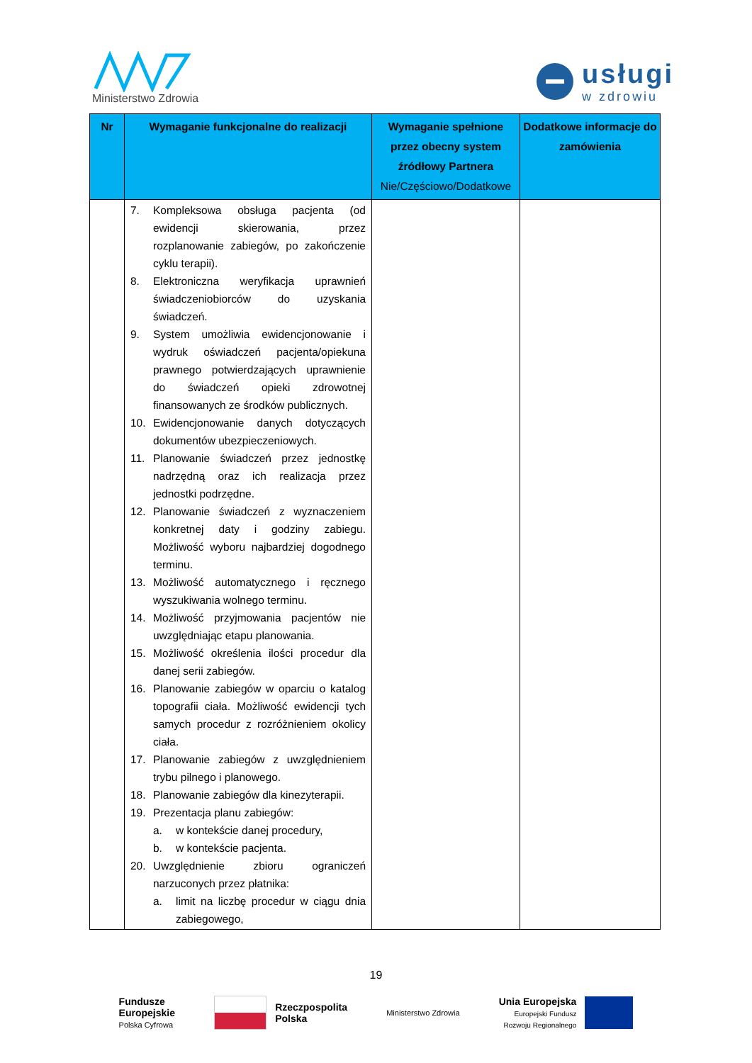Ministerstwo Zdrowia
usługi
w zdrowiu
| Nr | Wymaganie funkcjonalne do realizacji | Wymaganie spełnione przez obecny system źródłowy Partnera Nie/Częściowo/Dodatkowe | Dodatkowe informacje do zamówienia |
| --- | --- | --- | --- |
| | 7. Kompleksowa obsługa pacjenta (od ewidencji skierowania, przez rozplanowanie zabiegów, po zakończenie cyklu terapii). 8. Elektroniczna weryfikacja uprawnień świadczeniobiorców do uzyskania świadczeń. 9. System umożliwia ewidencjonowanie i wydruk oświadczeń pacjenta/opiekuna prawnego potwierdzających uprawnienie do świadczeń opieki zdrowotnej finansowanych ze środków publicznych. 10. Ewidencjonowanie danych dotyczących dokumentów ubezpieczeniowych. 11. Planowanie świadczeń przez jednostkę nadrzędną oraz ich realizacja przez jednostki podrzędne. 12. Planowanie świadczeń z wyznaczeniem konkretnej daty i godziny zabiegu. Możliwość wyboru najbardziej dogodnego terminu. 13. Możliwość automatycznego i ręcznego wyszukiwania wolnego terminu. 14. Możliwość przyjmowania pacjentów nie uwzględniając etapu planowania. 15. Możliwość określenia ilości procedur dla danej serii zabiegów. 16. Planowanie zabiegów w oparciu o katalog topografii ciała. Możliwość ewidencji tych samych procedur z rozróżnieniem okolicy ciała. 17. Planowanie zabiegów z uwzględnieniem trybu pilnego i planowego. 18. Planowanie zabiegów dla kinezyterapii. 19. Prezentacja planu zabiegów: a. w kontekście danej procedury, b. w kontekście pacjenta. 20. Uwzględnienie zbioru ograniczeń narzuconych przez płatnika: a. limit na liczbę procedur w ciągu dnia zabiegowego, | | |
19
Fundusze
Europejskie
Polska Cyfrowa
Rzeczpospolita
Polska
Ministerstwo Zdrowia
Unia Europejska
Europejski Fundusz
Rozwoju Regionalnego